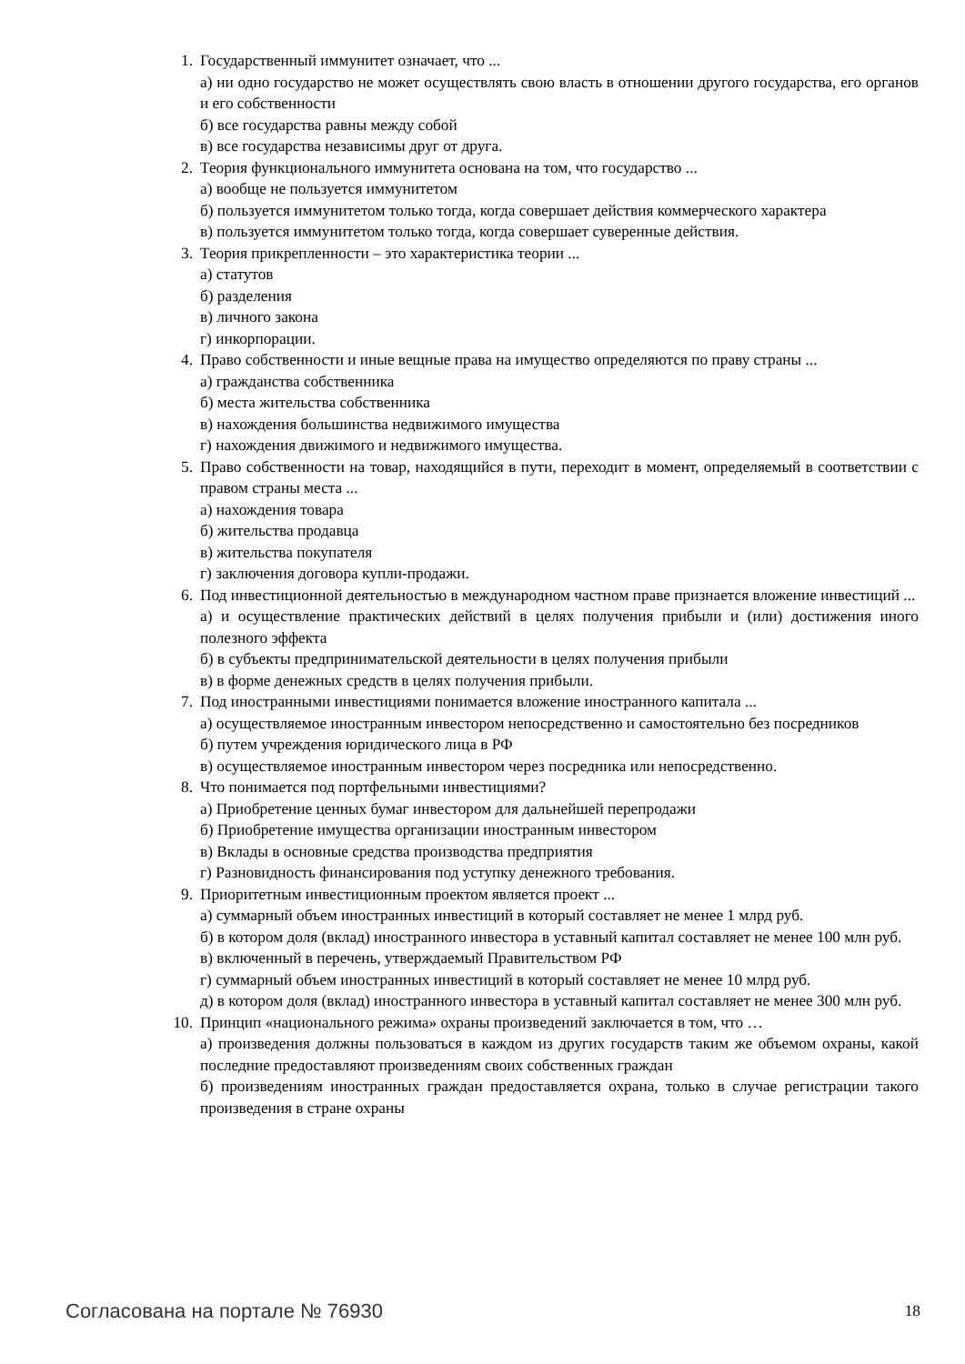1. Государственный иммунитет означает, что ...
а) ни одно государство не может осуществлять свою власть в отношении другого государства, его органов и его собственности
б) все государства равны между собой
в) все государства независимы друг от друга.
2. Теория функционального иммунитета основана на том, что государство ...
а) вообще не пользуется иммунитетом
б) пользуется иммунитетом только тогда, когда совершает действия коммерческого характера
в) пользуется иммунитетом только тогда, когда совершает суверенные действия.
3. Теория прикрепленности – это характеристика теории ...
а) статутов
б) разделения
в) личного закона
г) инкорпорации.
4. Право собственности и иные вещные права на имущество определяются по праву страны ...
а) гражданства собственника
б) места жительства собственника
в) нахождения большинства недвижимого имущества
г) нахождения движимого и недвижимого имущества.
5. Право собственности на товар, находящийся в пути, переходит в момент, определяемый в соответствии с правом страны места ...
а) нахождения товара
б) жительства продавца
в) жительства покупателя
г) заключения договора купли-продажи.
6. Под инвестиционной деятельностью в международном частном праве признается вложение инвестиций ...
а) и осуществление практических действий в целях получения прибыли и (или) достижения иного полезного эффекта
б) в субъекты предпринимательской деятельности в целях получения прибыли
в) в форме денежных средств в целях получения прибыли.
7. Под иностранными инвестициями понимается вложение иностранного капитала ...
а) осуществляемое иностранным инвестором непосредственно и самостоятельно без посредников
б) путем учреждения юридического лица в РФ
в) осуществляемое иностранным инвестором через посредника или непосредственно.
8. Что понимается под портфельными инвестициями?
а) Приобретение ценных бумаг инвестором для дальнейшей перепродажи
б) Приобретение имущества организации иностранным инвестором
в) Вклады в основные средства производства предприятия
г) Разновидность финансирования под уступку денежного требования.
9. Приоритетным инвестиционным проектом является проект ...
а) суммарный объем иностранных инвестиций в который составляет не менее 1 млрд руб.
б) в котором доля (вклад) иностранного инвестора в уставный капитал составляет не менее 100 млн руб.
в) включенный в перечень, утверждаемый Правительством РФ
г) суммарный объем иностранных инвестиций в который составляет не менее 10 млрд руб.
д) в котором доля (вклад) иностранного инвестора в уставный капитал составляет не менее 300 млн руб.
10. Принцип «национального режима» охраны произведений заключается в том, что …
а) произведения должны пользоваться в каждом из других государств таким же объемом охраны, какой последние предоставляют произведениям своих собственных граждан
б) произведениям иностранных граждан предоставляется охрана, только в случае регистрации такого произведения в стране охраны
Согласована на портале № 76930 18